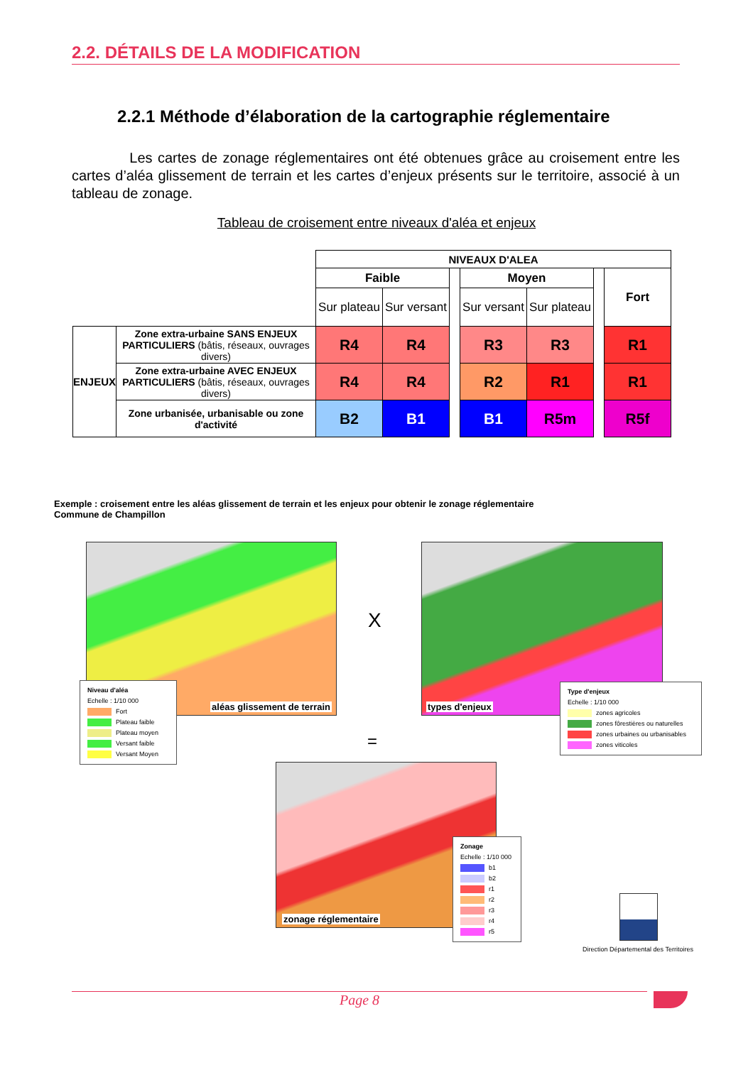2.2. DÉTAILS DE LA MODIFICATION
2.2.1 Méthode d’élaboration de la cartographie réglementaire
Les cartes de zonage réglementaires ont été obtenues grâce au croisement entre les cartes d’aléa glissement de terrain et les cartes d’enjeux présents sur le territoire, associé à un tableau de zonage.
Tableau de croisement entre niveaux d'aléa et enjeux
| | | NIVEAUX D'ALEA | | | | | | |
| | | Faible | | | Moyen | | | Fort |
| | | Sur plateau | Sur versant | | Sur versant | Sur plateau | | |
| ENJEUX | Zone extra-urbaine SANS ENJEUX PARTICULIERS (bâtis, réseaux, ouvrages divers) | R4 | R4 | | R3 | R3 | | R1 |
| | Zone extra-urbaine AVEC ENJEUX PARTICULIERS (bâtis, réseaux, ouvrages divers) | R4 | R4 | | R2 | R1 | | R1 |
| | Zone urbanisée, urbanisable ou zone d'activité | B2 | B1 | | B1 | R5m | | R5f |
Exemple : croisement entre les aléas glissement de terrain et les enjeux pour obtenir le zonage réglementaire
Commune de Champillon
aléas glissement de terrain
Niveau d'aléa
Echelle : 1/10 000
Fort
Plateau faible
Plateau moyen
Versant faible
Versant Moyen
X
types d'enjeux
Type d'enjeux
Echelle : 1/10 000
zones agricoles
zones fôrestières ou naturelles
zones urbaines ou urbanisables
zones viticoles
=
zonage réglementaire
Zonage
Echelle : 1/10 000
b1
b2
r1
r2
r3
r4
r5
Direction Départemental des Territoires
Page 8